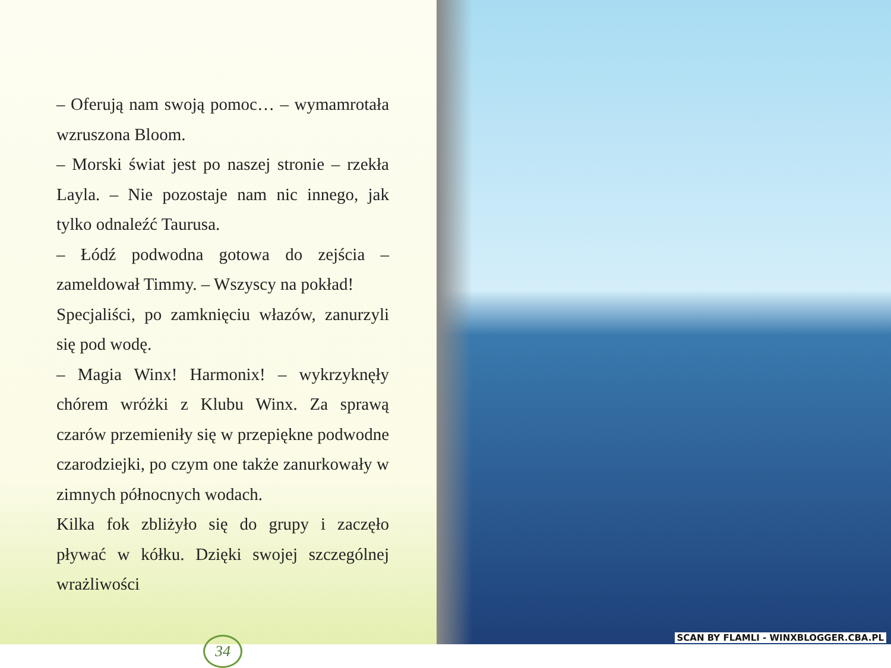– Oferują nam swoją pomoc… – wymamrotała wzruszona Bloom.
– Morski świat jest po naszej stronie – rzekła Layla. – Nie pozostaje nam nic innego, jak tylko odnaleźć Taurusa.
– Łódź podwodna gotowa do zejścia – zameldował Timmy. – Wszyscy na pokład!
Specjaliści, po zamknięciu włazów, zanurzyli się pod wodę.
– Magia Winx! Harmonix! – wykrzyknęły chórem wróżki z Klubu Winx. Za sprawą czarów przemieniły się w przepiękne podwodne czarodziejki, po czym one także zanurkowały w zimnych północnych wodach.
Kilka fok zbliżyło się do grupy i zaczęło pływać w kółku. Dzięki swojej szczególnej wrażliwości
34
SCAN BY FLAMLI - WINXBLOGGER.CBA.PL